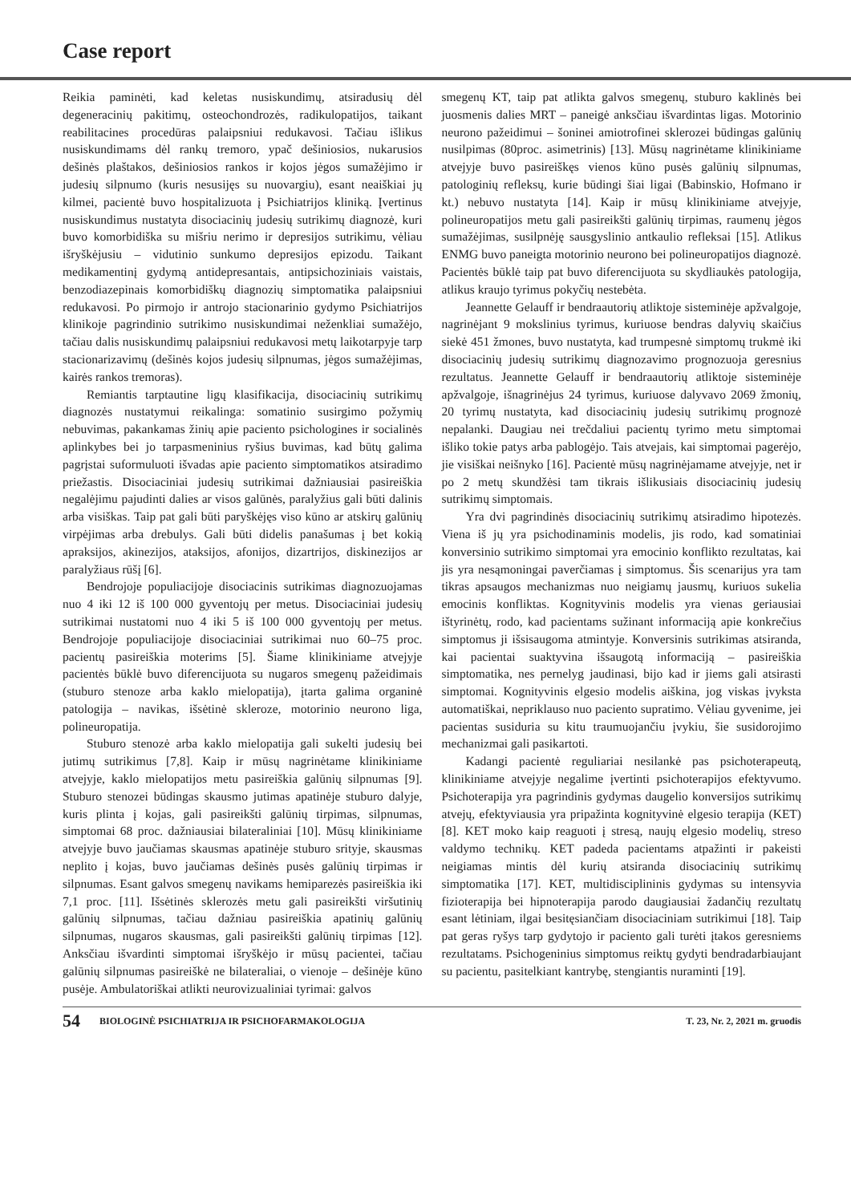Case report
Reikia paminėti, kad keletas nusiskundimų, atsiradusių dėl degeneracinių pakitimų, osteochondrozės, radikulopatijos, taikant reabilitacines procedūras palaipsniui redukavosi. Tačiau išlikus nusiskundimams dėl rankų tremoro, ypač dešiniosios, nukarusios dešinės plaštakos, dešiniosios rankos ir kojos jėgos sumažėjimo ir judesių silpnumo (kuris nesusijęs su nuovargiu), esant neaiškiai jų kilmei, pacientė buvo hospitalizuota į Psichiatrijos kliniką. Įvertinus nusiskundimus nustatyta disociacinių judesių sutrikimų diagnozė, kuri buvo komorbidiška su mišriu nerimo ir depresijos sutrikimu, vėliau išryškėjusiu – vidutinio sunkumo depresijos epizodu. Taikant medikamentinį gydymą antidepresantais, antipsichoziniais vaistais, benzodiazepinais komorbidiškų diagnozių simptomatika palaipsniui redukavosi. Po pirmojo ir antrojo stacionarinio gydymo Psichiatrijos klinikoje pagrindinio sutrikimo nusiskundimai neženkliai sumažėjo, tačiau dalis nusiskundimų palaipsniui redukavosi metų laikotarpyje tarp stacionarizavimų (dešinės kojos judesių silpnumas, jėgos sumažėjimas, kairės rankos tremoras).
Remiantis tarptautine ligų klasifikacija, disociacinių sutrikimų diagnozės nustatymui reikalinga: somatinio susirgimo požymių nebuvimas, pakankamas žinių apie paciento psichologines ir socialinės aplinkybes bei jo tarpasmeninius ryšius buvimas, kad būtų galima pagrįstai suformuluoti išvadas apie paciento simptomatikos atsiradimo priežastis. Disociaciniai judesių sutrikimai dažniausiai pasireiškia negalėjimu pajudinti dalies ar visos galūnės, paralyžius gali būti dalinis arba visiškas. Taip pat gali būti paryškėjęs viso kūno ar atskirų galūnių virpėjimas arba drebulys. Gali būti didelis panašumas į bet kokią apraksijos, akinezijos, ataksijos, afonijos, dizartrijos, diskinezijos ar paralyžiaus rūšį [6].
Bendrojoje populiacijoje disociacinis sutrikimas diagnozuojamas nuo 4 iki 12 iš 100 000 gyventojų per metus. Disociaciniai judesių sutrikimai nustatomi nuo 4 iki 5 iš 100 000 gyventojų per metus. Bendrojoje populiacijoje disociaciniai sutrikimai nuo 60–75 proc. pacientų pasireiškia moterims [5]. Šiame klinikiniame atvejyje pacientės būklė buvo diferencijuota su nugaros smegenų pažeidimais (stuburo stenoze arba kaklo mielopatija), įtarta galima organinė patologija – navikas, išsėtinė skleroze, motorinio neurono liga, polineuropatija.
Stuburo stenozė arba kaklo mielopatija gali sukelti judesių bei jutimų sutrikimus [7,8]. Kaip ir mūsų nagrinėtame klinikiniame atvejyje, kaklo mielopatijos metu pasireiškia galūnių silpnumas [9]. Stuburo stenozei būdingas skausmo jutimas apatinėje stuburo dalyje, kuris plinta į kojas, gali pasireikšti galūnių tirpimas, silpnumas, simptomai 68 proc. dažniausiai bilateraliniai [10]. Mūsų klinikiniame atvejyje buvo jaučiamas skausmas apatinėje stuburo srityje, skausmas neplito į kojas, buvo jaučiamas dešinės pusės galūnių tirpimas ir silpnumas. Esant galvos smegenų navikams hemiparezės pasireiškia iki 7,1 proc. [11]. Išsėtinės sklerozės metu gali pasireikšti viršutinių galūnių silpnumas, tačiau dažniau pasireiškia apatinių galūnių silpnumas, nugaros skausmas, gali pasireikšti galūnių tirpimas [12]. Anksčiau išvardinti simptomai išryškėjo ir mūsų pacientei, tačiau galūnių silpnumas pasireiškė ne bilateraliai, o vienoje – dešinėje kūno pusėje. Ambulatoriškai atlikti neurovizualiniai tyrimai: galvos
smegenų KT, taip pat atlikta galvos smegenų, stuburo kaklinės bei juosmenis dalies MRT – paneigė anksčiau išvardintas ligas. Motorinio neurono pažeidimui – šoninei amiotrofinei sklerozei būdingas galūnių nusilpimas (80proc. asimetrinis) [13]. Mūsų nagrinėtame klinikiniame atvejyje buvo pasireiškęs vienos kūno pusės galūnių silpnumas, patologinių refleksų, kurie būdingi šiai ligai (Babinskio, Hofmano ir kt.) nebuvo nustatyta [14]. Kaip ir mūsų klinikiniame atvejyje, polineuropatijos metu gali pasireikšti galūnių tirpimas, raumenų jėgos sumažėjimas, susilpnėję sausgyslinio antkaulio refleksai [15]. Atlikus ENMG buvo paneigta motorinio neurono bei polineuropatijos diagnozė. Pacientės būklė taip pat buvo diferencijuota su skydliaukės patologija, atlikus kraujo tyrimus pokyčių nestebėta.
Jeannette Gelauff ir bendraautorių atliktoje sisteminėje apžvalgoje, nagrinėjant 9 mokslinius tyrimus, kuriuose bendras dalyvių skaičius siekė 451 žmones, buvo nustatyta, kad trumpesnė simptomų trukmė iki disociacinių judesių sutrikimų diagnozavimo prognozuoja geresnius rezultatus. Jeannette Gelauff ir bendraautorių atliktoje sisteminėje apžvalgoje, išnagrinėjus 24 tyrimus, kuriuose dalyvavo 2069 žmonių, 20 tyrimų nustatyta, kad disociacinių judesių sutrikimų prognozė nepalanki. Daugiau nei trečdaliui pacientų tyrimo metu simptomai išliko tokie patys arba pablogėjo. Tais atvejais, kai simptomai pagerėjo, jie visiškai neišnyko [16]. Pacientė mūsų nagrinėjamame atvejyje, net ir po 2 metų skundžėsi tam tikrais išlikusiais disociacinių judesių sutrikimų simptomais.
Yra dvi pagrindinės disociacinių sutrikimų atsiradimo hipotezės. Viena iš jų yra psichodinaminis modelis, jis rodo, kad somatiniai konversinio sutrikimo simptomai yra emocinio konflikto rezultatas, kai jis yra nesąmoningai paverčiamas į simptomus. Šis scenarijus yra tam tikras apsaugos mechanizmas nuo neigiamų jausmų, kuriuos sukelia emocinis konfliktas. Kognityvinis modelis yra vienas geriausiai ištyrinėtų, rodo, kad pacientams sužinant informaciją apie konkrečius simptomus ji išsisaugoma atmintyje. Konversinis sutrikimas atsiranda, kai pacientai suaktyvina išsaugotą informaciją – pasireiškia simptomatika, nes pernelyg jaudinasi, bijo kad ir jiems gali atsirasti simptomai. Kognityvinis elgesio modelis aiškina, jog viskas įvyksta automatiškai, nepriklauso nuo paciento supratimo. Vėliau gyvenime, jei pacientas susiduria su kitu traumuojančiu įvykiu, šie susidorojimo mechanizmai gali pasikartoti.
Kadangi pacientė reguliariai nesilankė pas psichoterapeutą, klinikiniame atvejyje negalime įvertinti psichoterapijos efektyvumo. Psichoterapija yra pagrindinis gydymas daugelio konversijos sutrikimų atvejų, efektyviausia yra pripažinta kognityvinė elgesio terapija (KET) [8]. KET moko kaip reaguoti į stresą, naujų elgesio modelių, streso valdymo technikų. KET padeda pacientams atpažinti ir pakeisti neigiamas mintis dėl kurių atsiranda disociacinių sutrikimų simptomatika [17]. KET, multidisciplininis gydymas su intensyvia fizioterapija bei hipnoterapija parodo daugiausiai žadančių rezultatų esant lėtiniam, ilgai besitęsiančiam disociaciniam sutrikimui [18]. Taip pat geras ryšys tarp gydytojo ir paciento gali turėti įtakos geresniems rezultatams. Psichogeninius simptomus reiktų gydyti bendradarbiaujant su pacientu, pasitelkiant kantrybę, stengiantis nuraminti [19].
54 BIOLOGINĖ PSICHIATRIJA IR PSICHOFARMAKOLOGIJA T. 23, Nr. 2, 2021 m. gruodis